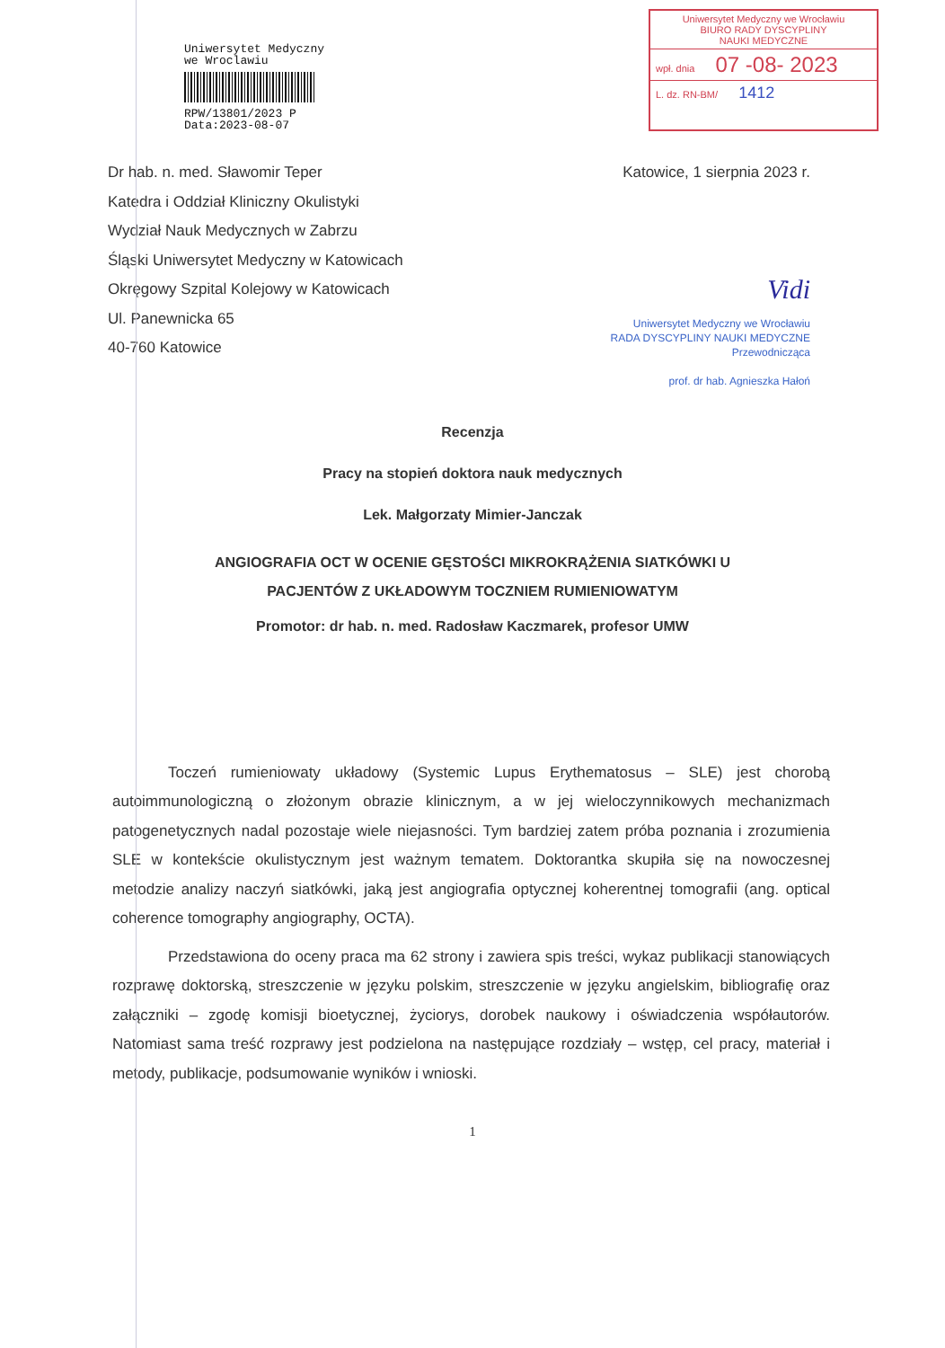Uniwersytet Medyczny
we Wroclawiu
RPW/13801/2023 P
Data:2023-08-07
Uniwersytet Medyczny we Wrocławiu
BIURO RADY DYSCYPLINY
NAUKI MEDYCZNE
wpł. dnia 07 -08- 2023
L. dz. RN-BM/ 1412
Dr hab. n. med. Sławomir Teper
Katedra i Oddział Kliniczny Okulistyki
Wydział Nauk Medycznych w Zabrzu
Śląski Uniwersytet Medyczny w Katowicach
Okręgowy Szpital Kolejowy w Katowicach
Ul. Panewnicka 65
40-760 Katowice
Katowice, 1 sierpnia 2023 r.
Vidi
Uniwersytet Medyczny we Wrocławiu
RADA DYSCYPLINY NAUKI MEDYCZNE
Przewodnicząca
prof. dr hab. Agnieszka Hałoń
Recenzja
Pracy na stopień doktora nauk medycznych
Lek. Małgorzaty Mimier-Janczak
ANGIOGRAFIA OCT W OCENIE GĘSTOŚCI MIKROKRĄŻENIA SIATKÓWKI U PACJENTÓW Z UKŁADOWYM TOCZNIEM RUMIENIOWATYM
Promotor: dr hab. n. med. Radosław Kaczmarek, profesor UMW
Toczeń rumieniowaty układowy (Systemic Lupus Erythematosus – SLE) jest chorobą autoimmunologiczną o złożonym obrazie klinicznym, a w jej wieloczynnikowych mechanizmach patogenetycznych nadal pozostaje wiele niejasności. Tym bardziej zatem próba poznania i zrozumienia SLE w kontekście okulistycznym jest ważnym tematem. Doktorantka skupiła się na nowoczesnej metodzie analizy naczyń siatkówki, jaką jest angiografia optycznej koherentnej tomografii (ang. optical coherence tomography angiography, OCTA).
Przedstawiona do oceny praca ma 62 strony i zawiera spis treści, wykaz publikacji stanowiących rozprawę doktorską, streszczenie w języku polskim, streszczenie w języku angielskim, bibliografię oraz załączniki – zgodę komisji bioetycznej, życiorys, dorobek naukowy i oświadczenia współautorów. Natomiast sama treść rozprawy jest podzielona na następujące rozdziały – wstęp, cel pracy, materiał i metody, publikacje, podsumowanie wyników i wnioski.
1